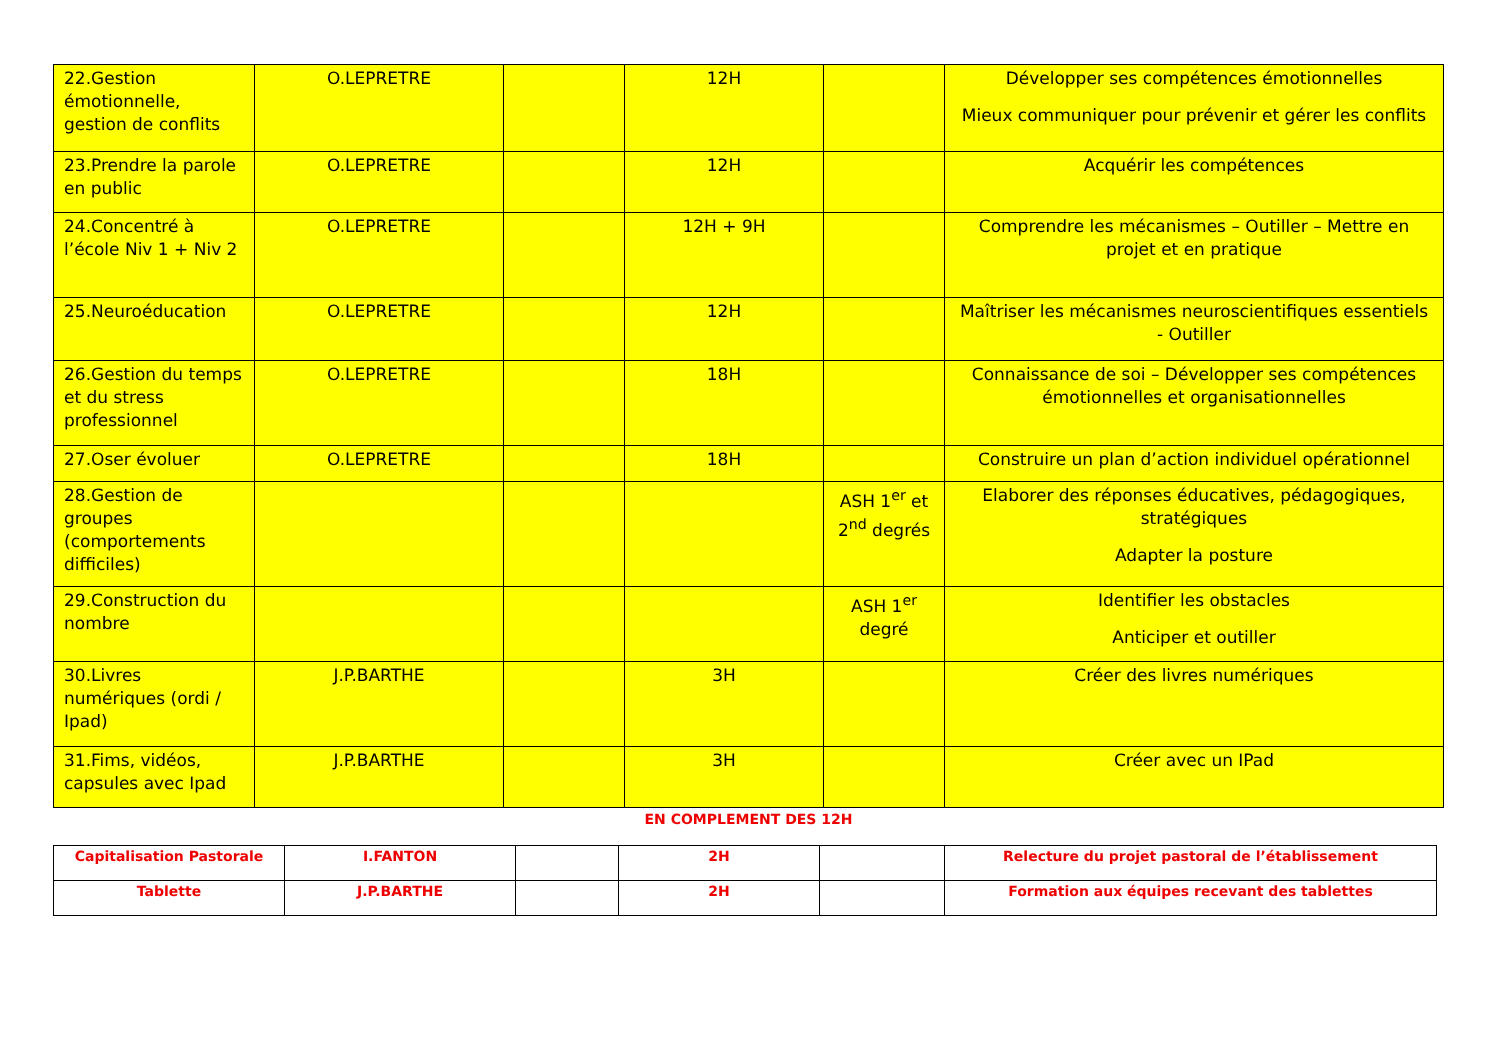| 22.Gestion émotionnelle, gestion de conflits | O.LEPRETRE | | 12H | | Développer ses compétences émotionnelles Mieux communiquer pour prévenir et gérer les conflits |
| 23.Prendre la parole en public | O.LEPRETRE | | 12H | | Acquérir les compétences |
| 24.Concentré à l’école Niv 1 + Niv 2 | O.LEPRETRE | | 12H + 9H | | Comprendre les mécanismes – Outiller – Mettre en projet et en pratique |
| 25.Neuroéducation | O.LEPRETRE | | 12H | | Maîtriser les mécanismes neuroscientifiques essentiels - Outiller |
| 26.Gestion du temps et du stress professionnel | O.LEPRETRE | | 18H | | Connaissance de soi – Développer ses compétences émotionnelles et organisationnelles |
| 27.Oser évoluer | O.LEPRETRE | | 18H | | Construire un plan d’action individuel opérationnel |
| 28.Gestion de groupes (comportements difficiles) | | | | ASH 1<sup>er</sup> et 2<sup>nd</sup> degrés | Elaborer des réponses éducatives, pédagogiques, stratégiques Adapter la posture |
| 29.Construction du nombre | | | | ASH 1<sup>er</sup> degré | Identifier les obstacles Anticiper et outiller |
| 30.Livres numériques (ordi / Ipad) | J.P.BARTHE | | 3H | | Créer des livres numériques |
| 31.Fims, vidéos, capsules avec Ipad | J.P.BARTHE | | 3H | | Créer avec un IPad |
EN COMPLEMENT DES 12H
| Capitalisation Pastorale | I.FANTON | | 2H | | Relecture du projet pastoral de l’établissement |
| Tablette | J.P.BARTHE | | 2H | | Formation aux équipes recevant des tablettes |